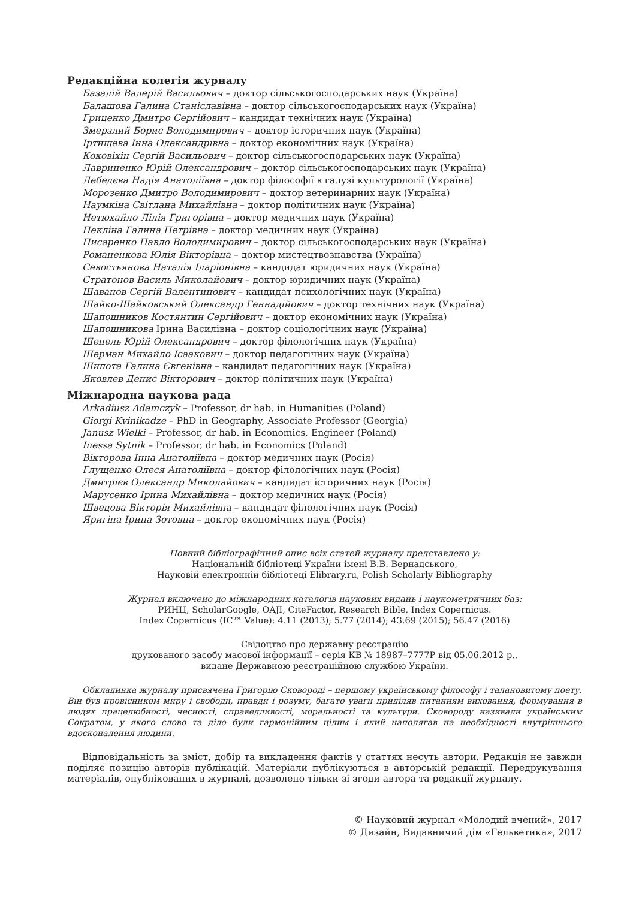Редакційна колегія журналу
Базалій Валерій Васильович – доктор сільськогосподарських наук (Україна)
Балашова Галина Станіславівна – доктор сільськогосподарських наук (Україна)
Гриценко Дмитро Сергійович – кандидат технічних наук (Україна)
Змерзлий Борис Володимирович – доктор історичних наук (Україна)
Іртищева Інна Олександрівна – доктор економічних наук (Україна)
Коковіхін Сергій Васильович – доктор сільськогосподарських наук (Україна)
Лавриненко Юрій Олександрович – доктор сільськогосподарських наук (Україна)
Лебедєва Надія Анатоліївна – доктор філософії в галузі культурології (Україна)
Морозенко Дмитро Володимирович – доктор ветеринарних наук (Україна)
Наумкіна Світлана Михайлівна – доктор політичних наук (Україна)
Нетюхайло Лілія Григорівна – доктор медичних наук (Україна)
Пекліна Галина Петрівна – доктор медичних наук (Україна)
Писаренко Павло Володимирович – доктор сільськогосподарських наук (Україна)
Романенкова Юлія Вікторівна – доктор мистецтвознавства (Україна)
Севостьянова Наталія Іларіонівна – кандидат юридичних наук (Україна)
Стратонов Василь Миколайович – доктор юридичних наук (Україна)
Шаванов Сергій Валентинович – кандидат психологічних наук (Україна)
Шайко-Шайковський Олександр Геннадійович – доктор технічних наук (Україна)
Шапошников Костянтин Сергійович – доктор економічних наук (Україна)
Шапошникова Ірина Василівна – доктор соціологічних наук (Україна)
Шепель Юрій Олександрович – доктор філологічних наук (Україна)
Шерман Михайло Ісаакович – доктор педагогічних наук (Україна)
Шипота Галина Євгенівна – кандидат педагогічних наук (Україна)
Яковлев Денис Вікторович – доктор політичних наук (Україна)
Міжнародна наукова рада
Arkadiusz Adamczyk – Professor, dr hab. in Humanities (Poland)
Giorgi Kvinikadze – PhD in Geography, Associate Professor (Georgia)
Janusz Wielki – Professor, dr hab. in Economics, Engineer (Poland)
Inessa Sytnik – Professor, dr hab. in Economics (Poland)
Вікторова Інна Анатоліївна – доктор медичних наук (Росія)
Глущенко Олеся Анатоліївна – доктор філологічних наук (Росія)
Дмитрієв Олександр Миколайович – кандидат історичних наук (Росія)
Марусенко Ірина Михайлівна – доктор медичних наук (Росія)
Швецова Вікторія Михайлівна – кандидат філологічних наук (Росія)
Яригіна Ірина Зотовна – доктор економічних наук (Росія)
Повний бібліографічний опис всіх статей журналу представлено у:
Національній бібліотеці України імені В.В. Вернадського,
Науковій електронній бібліотеці Elibrary.ru, Polish Scholarly Bibliography
Журнал включено до міжнародних каталогів наукових видань і наукометричних баз:
РИНЦ, ScholarGoogle, OAJI, CiteFactor, Research Bible, Index Copernicus.
Index Copernicus (IC™ Value): 4.11 (2013); 5.77 (2014); 43.69 (2015); 56.47 (2016)
Свідоцтво про державну реєстрацію
друкованого засобу масової інформації – серія КВ № 18987–7777Р від 05.06.2012 р.,
видане Державною реєстраційною службою України.
Обкладинка журналу присвячена Григорію Сковороді – першому українському філософу і талановитому поету. Він був провісником миру і свободи, правди і розуму, багато уваги приділяв питанням виховання, формування в людях працелюбності, чесності, справедливості, моральності та культури. Сковороду називали українським Сократом, у якого слово та діло були гармонійним цілим і який наполягав на необхідності внутрішнього вдосконалення людини.
Відповідальність за зміст, добір та викладення фактів у статтях несуть автори. Редакція не завжди поділяє позицію авторів публікацій. Матеріали публікуються в авторській редакції. Передрукування матеріалів, опублікованих в журналі, дозволено тільки зі згоди автора та редакції журналу.
© Науковий журнал «Молодий вчений», 2017
© Дизайн, Видавничий дім «Гельветика», 2017